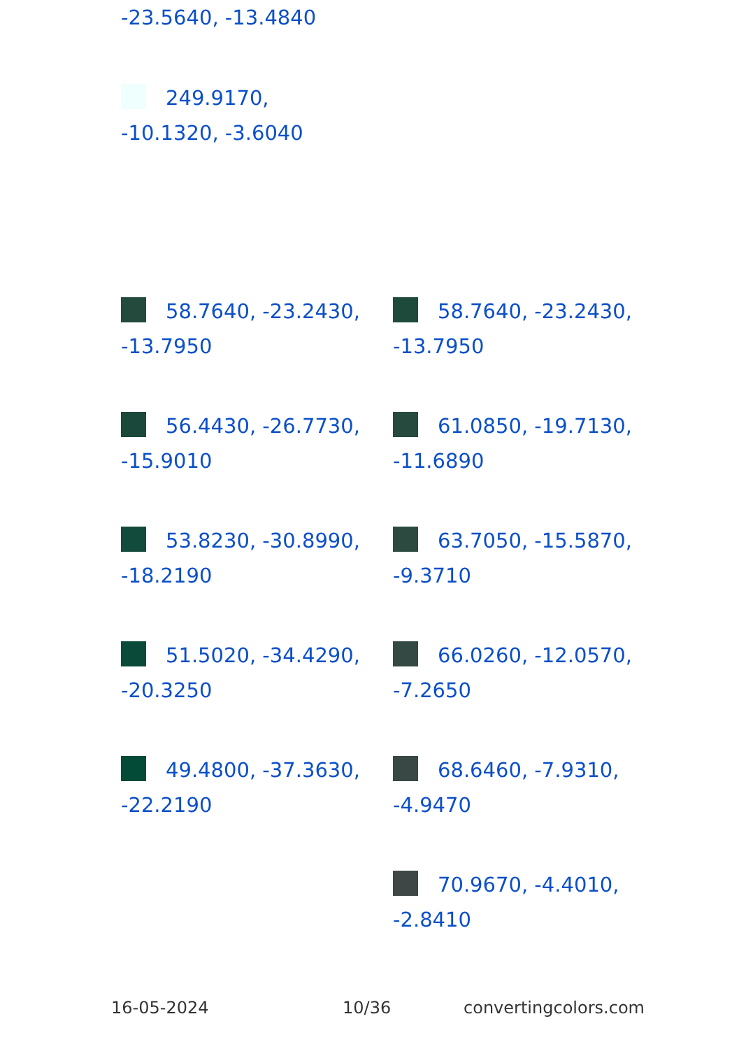-23.5640, -13.4840
249.9170, -10.1320, -3.6040
58.7640, -23.2430, -13.7950
58.7640, -23.2430, -13.7950
56.4430, -26.7730, -15.9010
61.0850, -19.7130, -11.6890
53.8230, -30.8990, -18.2190
63.7050, -15.5870, -9.3710
51.5020, -34.4290, -20.3250
66.0260, -12.0570, -7.2650
49.4800, -37.3630, -22.2190
68.6460, -7.9310, -4.9470
70.9670, -4.4010, -2.8410
16-05-2024 10/36 convertingcolors.com